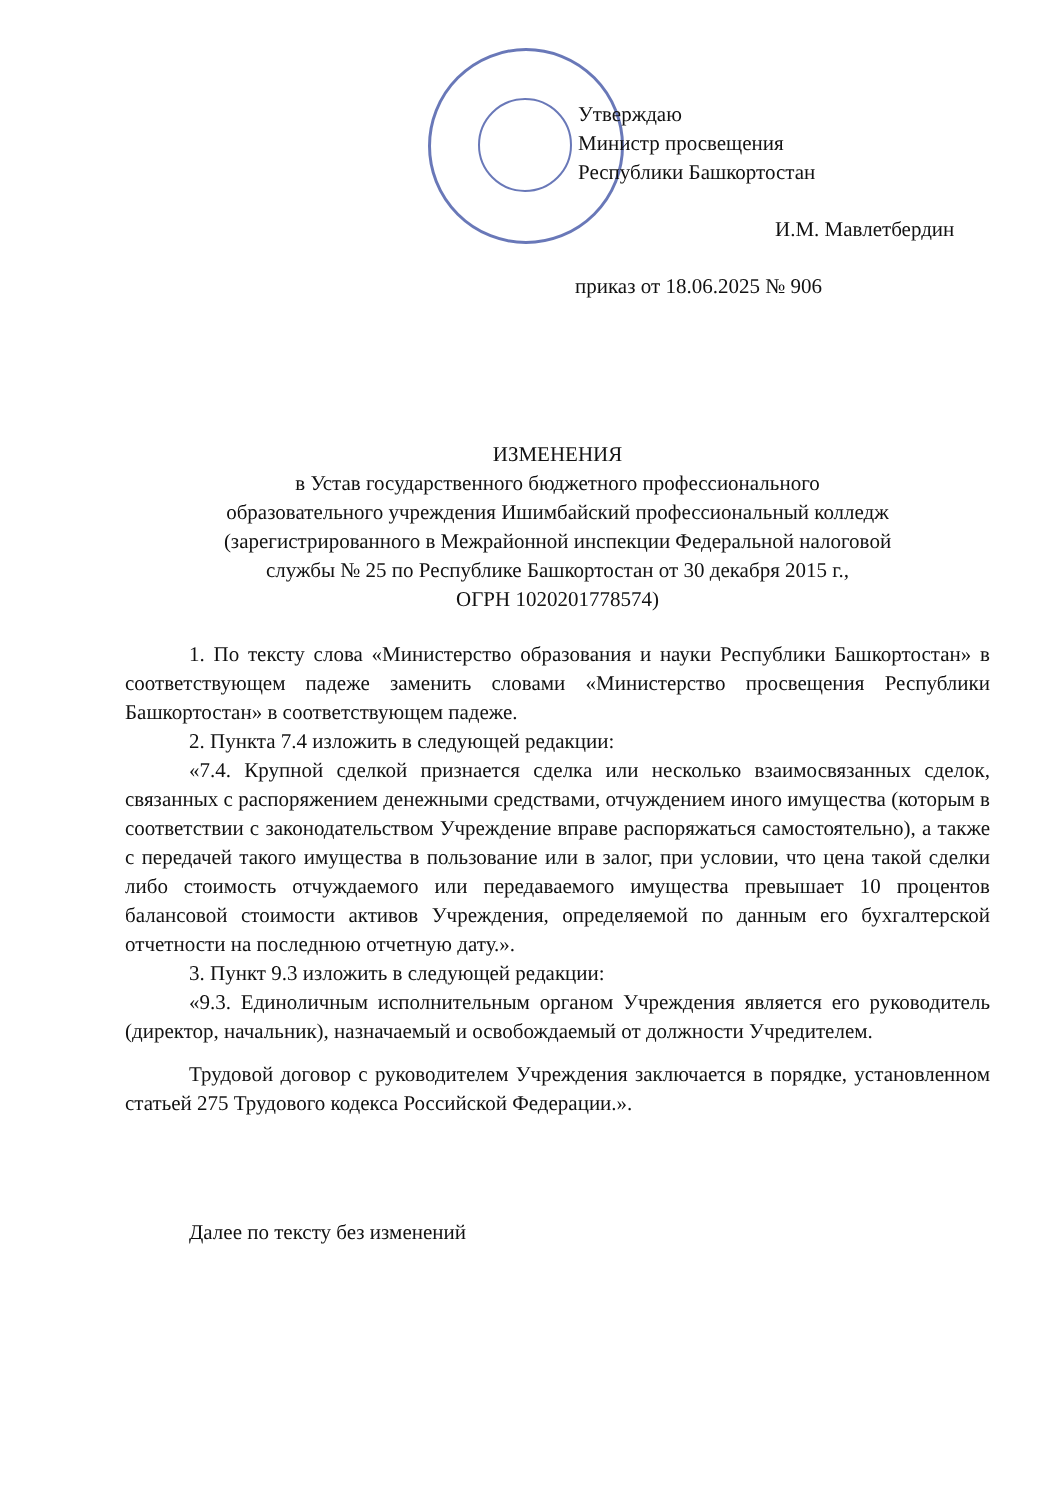Утверждаю
Министр просвещения
Республики Башкортостан
И.М. Мавлетбердин
приказ от 18.06.2025 № 906
ИЗМЕНЕНИЯ
в Устав государственного бюджетного профессионального
образовательного учреждения Ишимбайский профессиональный колледж
(зарегистрированного в Межрайонной инспекции Федеральной налоговой
службы № 25 по Республике Башкортостан от 30 декабря 2015 г.,
ОГРН 1020201778574)
1. По тексту слова «Министерство образования и науки Республики Башкортостан» в соответствующем падеже заменить словами «Министерство просвещения Республики Башкортостан» в соответствующем падеже.
2. Пункта 7.4 изложить в следующей редакции:
«7.4. Крупной сделкой признается сделка или несколько взаимосвязанных сделок, связанных с распоряжением денежными средствами, отчуждением иного имущества (которым в соответствии с законодательством Учреждение вправе распоряжаться самостоятельно), а также с передачей такого имущества в пользование или в залог, при условии, что цена такой сделки либо стоимость отчуждаемого или передаваемого имущества превышает 10 процентов балансовой стоимости активов Учреждения, определяемой по данным его бухгалтерской отчетности на последнюю отчетную дату.».
3. Пункт 9.3 изложить в следующей редакции:
«9.3. Единоличным исполнительным органом Учреждения является его руководитель (директор, начальник), назначаемый и освобождаемый от должности Учредителем.
Трудовой договор с руководителем Учреждения заключается в порядке, установленном статьей 275 Трудового кодекса Российской Федерации.».
Далее по тексту без изменений